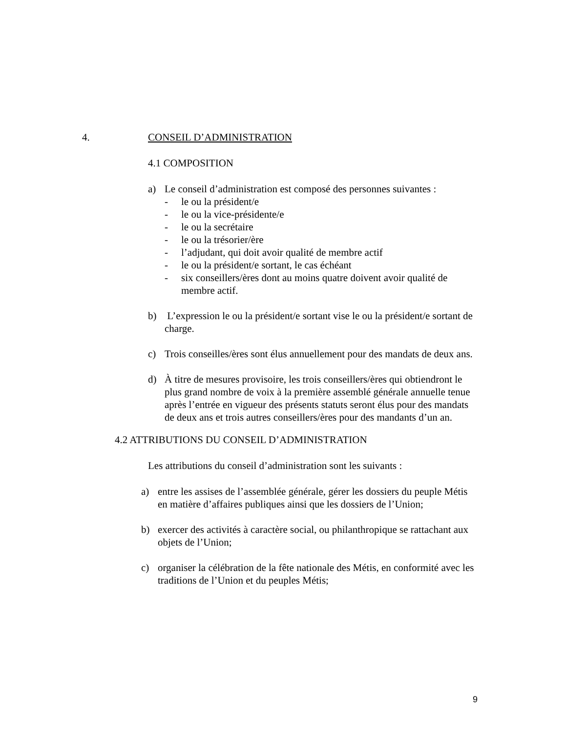4. CONSEIL D’ADMINISTRATION
4.1 COMPOSITION
a) Le conseil d’administration est composé des personnes suivantes :
- le ou la président/e
- le ou la vice-présidente/e
- le ou la secrétaire
- le ou la trésorier/ère
- l’adjudant, qui doit avoir qualité de membre actif
- le ou la président/e sortant, le cas échéant
- six conseillers/ères dont au moins quatre doivent avoir qualité de membre actif.
b) L’expression le ou la président/e sortant vise le ou la président/e sortant de charge.
c) Trois conseilles/ères sont élus annuellement pour des mandats de deux ans.
d) À titre de mesures provisoire, les trois conseillers/ères qui obtiendront le plus grand nombre de voix à la première assemblé générale annuelle tenue après l’entrée en vigueur des présents statuts seront élus pour des mandats de deux ans et trois autres conseillers/ères pour des mandants d’un an.
4.2 ATTRIBUTIONS DU CONSEIL D’ADMINISTRATION
Les attributions du conseil d’administration sont les suivants :
a) entre les assises de l’assemblée générale, gérer les dossiers du peuple Métis en matière d’affaires publiques ainsi que les dossiers de l’Union;
b) exercer des activités à caractère social, ou philanthropique se rattachant aux objets de l’Union;
c) organiser la célébration de la fête nationale des Métis, en conformité avec les traditions de l’Union et du peuples Métis;
9